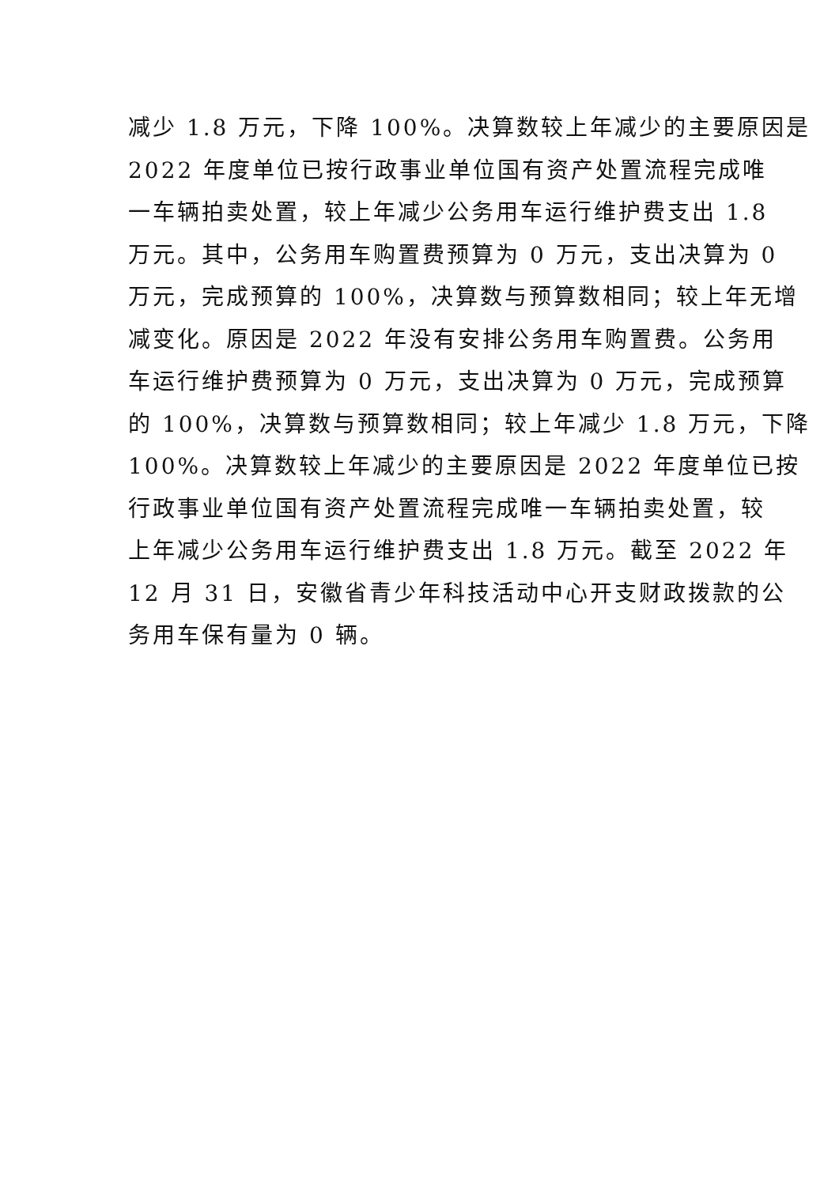减少 1.8 万元，下降 100%。决算数较上年减少的主要原因是
2022 年度单位已按行政事业单位国有资产处置流程完成唯
一车辆拍卖处置，较上年减少公务用车运行维护费支出 1.8
万元。其中，公务用车购置费预算为 0 万元，支出决算为 0
万元，完成预算的 100%，决算数与预算数相同；较上年无增
减变化。原因是 2022 年没有安排公务用车购置费。公务用
车运行维护费预算为 0 万元，支出决算为 0 万元，完成预算
的 100%，决算数与预算数相同；较上年减少 1.8 万元，下降
100%。决算数较上年减少的主要原因是 2022 年度单位已按
行政事业单位国有资产处置流程完成唯一车辆拍卖处置，较
上年减少公务用车运行维护费支出 1.8 万元。截至 2022 年
12 月 31 日，安徽省青少年科技活动中心开支财政拨款的公
务用车保有量为 0 辆。